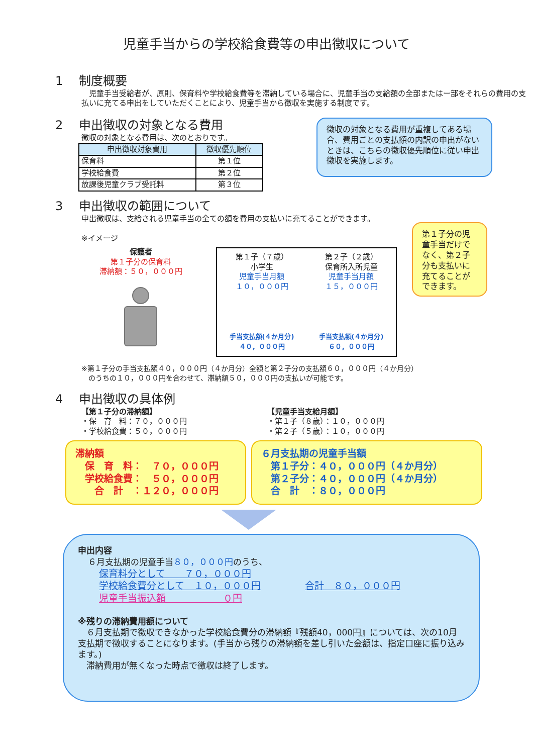児童手当からの学校給食費等の申出徴収について
1　 制度概要
　児童手当受給者が、原則、保育料や学校給食費等を滞納している場合に、児童手当の支給額の全部またはー部をそれらの費用の支払いに充てる申出をしていただくことにより、児童手当から徴収を実施する制度です。
2　 申出徴収の対象となる費用
徴収の対象となる費用は、次のとおりです。
| 申出徴収対象費用 | 徴収優先順位 |
| --- | --- |
| 保育料 | 第１位 |
| 学校給食費 | 第２位 |
| 放課後児童クラブ受託料 | 第３位 |
徴収の対象となる費用が重複してある場合、費用ごとの支払額の内訳の申出がないときは、こちらの徴収優先順位に従い申出徴収を実施します。
3　 申出徴収の範囲について
申出徴収は、支給される児童手当の全ての額を費用の支払いに充てることができます。
※イメージ
保護者
第１子分の保育料
滞納額：５０，０００円
第１子（７歳）
小学生
児童手当月額
１０，０００円
手当支払額(４か月分)
４０，０００円
第２子（２歳）
保育所入所児童
児童手当月額
１５，０００円
手当支払額(４か月分)
６０，０００円
第１子分の児童手当だけでなく、第２子分も支払いに充てることができます。
※第１子分の手当支払額４０，０００円（４か月分）全額と第２子分の支払額６０，０００円（４か月分）
　のうちの１０，０００円を合わせて、滞納額５０，０００円の支払いが可能です。
4　 申出徴収の具体例
【第１子分の滞納額】
・保　育　料：７０，０００円
・学校給食費：５０，０００円
【児童手当支給月額】
・第１子（８歳）：１０，０００円
・第２子（５歳）：１０，０００円
滞納額
　保　育　料：　７０，０００円
　学校給食費：　５０，０００円
　　合　計　：１２０，０００円
６月支払期の児童手当額
　第１子分：４０，０００円（４か月分）
　第２子分：４０，０００円（４か月分）
　合　計　：８０，０００円
申出内容
６月支払期の児童手当８０，０００円のうち、
保育料分として　　７０，０００円
学校給食費分として　１０，０００円
児童手当振込額　　　　　　０円
合計　８０，０００円
※残りの滞納費用額について
　６月支払期で徴収できなかった学校給食費分の滞納額『残額40，000円』については、次の10月支払期で徴収することになります。(手当から残りの滞納額を差し引いた金額は、指定口座に振り込みます。)
　滞納費用が無くなった時点で徴収は終了します。